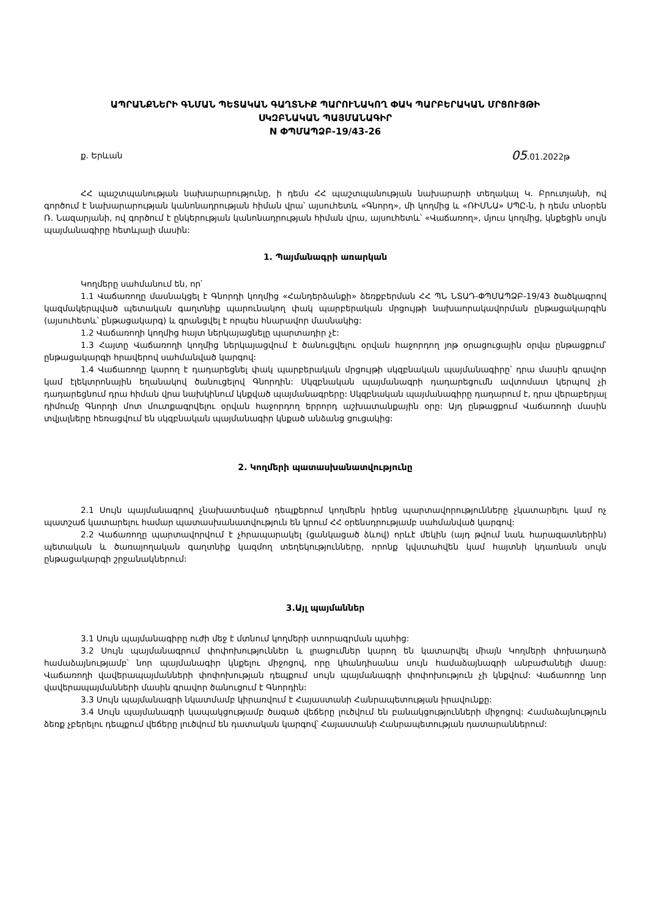ԱՊՐԱՆՔՆԵՐԻ ԳՆՄԱՆ ՊԵՏԱԿԱՆ ԳԱՂՏՆԻՔ ՊԱՐՈՒՆԱԿՈՂ ՓԱԿ ՊԱՐԲԵՐԱԿԱՆ ՄՐՑՈՒՅԹԻ
ՍԿԶԲՆԱԿԱՆ ՊԱՅՄԱՆԱԳԻՐ
N ՓՊՄԱՊՁԲ-19/43-26
ք. Երևան 05.01.2022թ
ՀՀ պաշտպանության նախարարությունը, ի դեմս ՀՀ պաշտպանության նախարարի տեղակալ Կ. Բրուտյանի, ով գործում է նախարարության կանոնադրության հիման վրա՝ այսուհետև «Գնորդ», մի կողմից և «ՌԻՄՆԱ» ՍՊԸ-ն, ի դեմս տնօրեն Ռ. Նազարյանի, ով գործում է ընկերության կանոնադրության հիման վրա, այսուհետև՝ «Վաճառող», մյուս կողմից, կնքեցին սույն պայմանագիրը հետևյալի մասին:
1. Պայմանագրի առարկան
Կողմերը սահմանում են, որ՝
1.1 Վաճառողը մասնակցել է Գնորդի կողմից «Հանդերձանքի» ձեռքբերման ՀՀ ՊՆ ՆՏԱԴ-ՓՊՄԱՊՁԲ-19/43 ծածկագրով կազմակերպված պետական գաղտնիք պարունակող փակ պարբերական մրցույթի նախաորակավորման ընթացակարգին (այսուհետև՝ ընթացակարգ) և գրանցվել է որպես հնարավոր մասնակից:
1.2 Վաճառողի կողմից հայտ ներկայացնելը պարտադիր չէ:
1.3 Հայտը Վաճառողի կողմից ներկայացվում է ծանուցվելու օրվան հաջորդող յոթ օրացուցային օրվա ընթացքում՝ ընթացակարգի հրավերով սահմանված կարգով:
1.4 Վաճառողը կարող է դադարեցնել փակ պարբերական մրցույթի սկզբնական պայմանագիրը՝ դրա մասին գրավոր կամ էլեկտրոնային եղանակով ծանուցելով Գնորդին: Սկզբնական պայմանագրի դադարեցումն ավտոմատ կերպով չի դադարեցնում դրա հիման վրա նախկինում կնքված պայմանագրերը: Սկզբնական պայմանագիրը դադարում է, դրա վերաբերյալ դիմումը Գնորդի մոտ մուտքագրվելու օրվան հաջորդող երրորդ աշխատանքային օրը: Այդ ընթացքում Վաճառողի մասին տվյալները հեռացվում են սկզբնական պայմանագիր կնքած անձանց ցուցակից:
2. Կողմերի պատասխանատվությունը
2.1 Սույն պայմանագրով չնախատեսված դեպքերում կողմերն իրենց պարտավորությունները չկատարելու կամ ոչ պատշաճ կատարելու համար պատասխանատվություն են կրում ՀՀ օրենսդրությամբ սահմանված կարգով:
2.2 Վաճառողը պարտավորվում է չհրապարակել (ցանկացած ձևով) որևէ մեկին (այդ թվում նաև հարազատներին) պետական և ծառայողական գաղտնիք կազմող տեղեկությունները, որոնք կվստահվեն կամ հայտնի կդառնան սույն ընթացակարգի շրջանակներում:
3.Այլ պայմաններ
3.1 Սույն պայմանագիրը ուժի մեջ է մտնում կողմերի ստորագրման պահից:
3.2 Սույն պայմանագրում փոփոխություններ և լրացումներ կարող են կատարվել միայն Կողմերի փոխադարձ համաձայնությամբ՝ նոր պայմանագիր կնքելու միջոցով, որը կհանդիսանա սույն համաձայնագրի անբաժանելի մասը: Վաճառողի վավերապայմանների փոփոխության դեպքում սույն պայմանագրի փոփոխություն չի կնքվում: Վաճառողը նոր վավերապայմանների մասին գրավոր ծանուցում է Գնորդին:
3.3 Սույն պայմանագրի նկատմամբ կիրառվում է Հայաստանի Հանրապետության իրավունքը:
3.4 Սույն պայմանագրի կապակցությամբ ծագած վեճերը լուծվում են բանակցությունների միջոցով: Համաձայնություն ձեռք չբերելու դեպքում վեճերը լուծվում են դատական կարգով՝ Հայաստանի Հանրապետության դատարաններում: